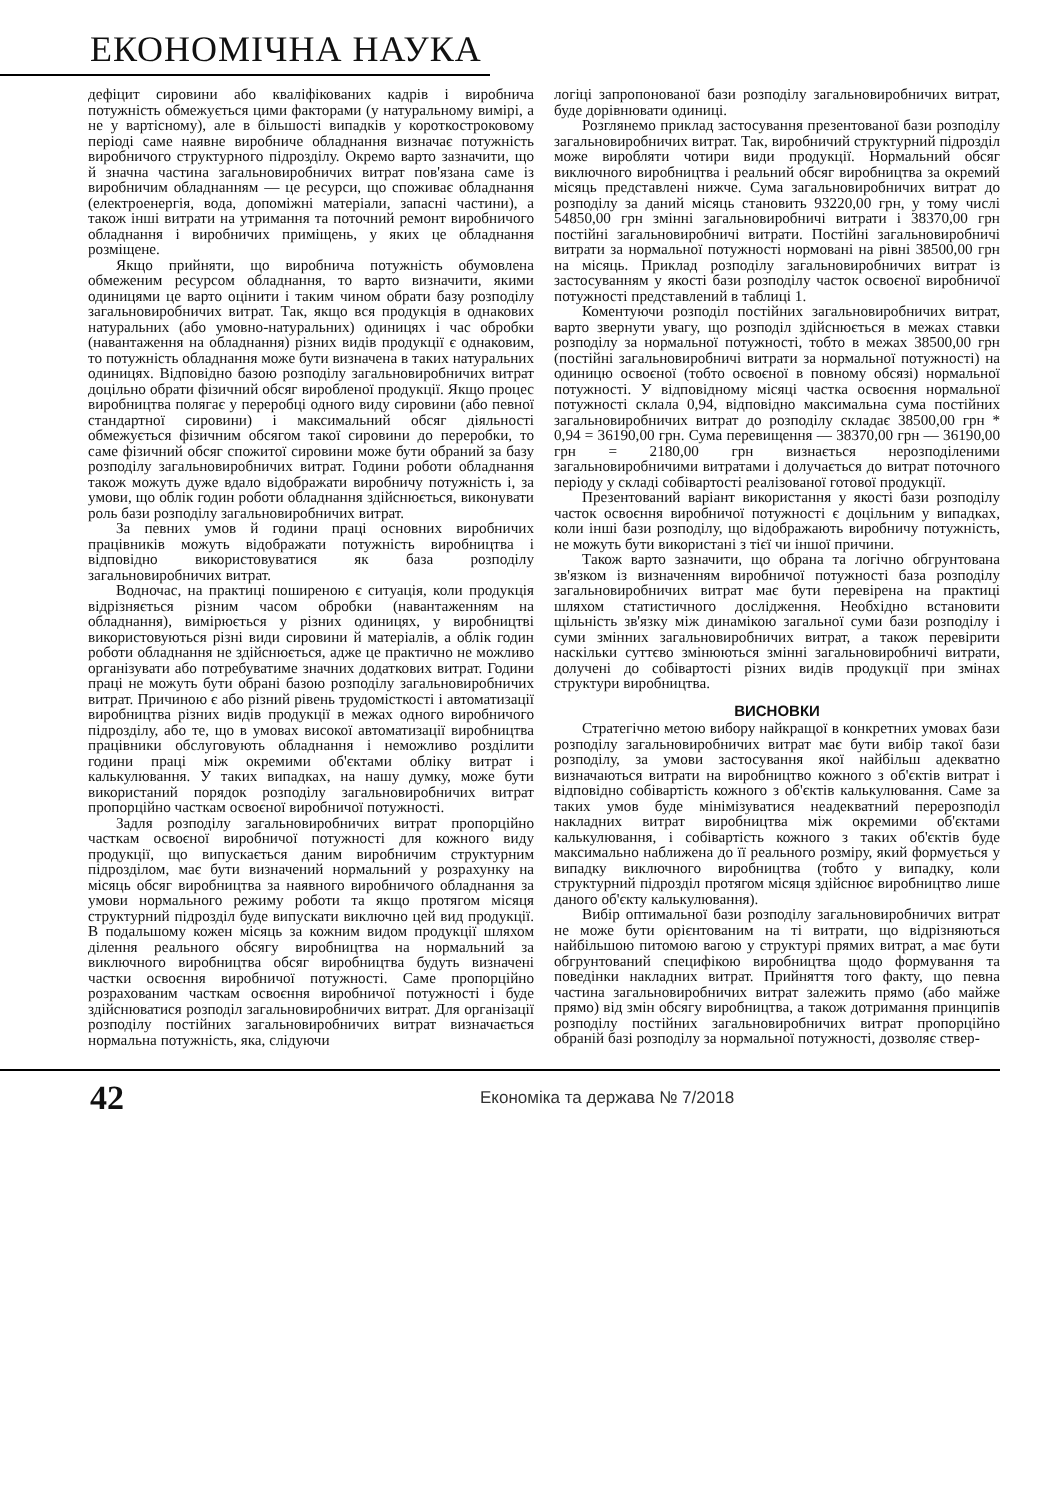ЕКОНОМІЧНА НАУКА
дефіцит сировини або кваліфікованих кадрів і виробнича потужність обмежується цими факторами (у натуральному вимірі, а не у вартісному), але в більшості випадків у короткостроковому періоді саме наявне виробниче обладнання визначає потужність виробничого структурного підрозділу. Окремо варто зазначити, що й значна частина загальновиробничих витрат пов'язана саме із виробничим обладнанням — це ресурси, що споживає обладнання (електроенергія, вода, допоміжні матеріали, запасні частини), а також інші витрати на утримання та поточний ремонт виробничого обладнання і виробничих приміщень, у яких це обладнання розміщене.
Якщо прийняти, що виробнича потужність обумовлена обмеженим ресурсом обладнання, то варто визначити, якими одиницями це варто оцінити і таким чином обрати базу розподілу загальновиробничих витрат. Так, якщо вся продукція в однакових натуральних (або умовно-натуральних) одиницях і час обробки (навантаження на обладнання) різних видів продукції є однаковим, то потужність обладнання може бути визначена в таких натуральних одиницях. Відповідно базою розподілу загальновиробничих витрат доцільно обрати фізичний обсяг виробленої продукції. Якщо процес виробництва полягає у переробці одного виду сировини (або певної стандартної сировини) і максимальний обсяг діяльності обмежується фізичним обсягом такої сировини до переробки, то саме фізичний обсяг спожитої сировини може бути обраний за базу розподілу загальновиробничих витрат. Години роботи обладнання також можуть дуже вдало відображати виробничу потужність і, за умови, що облік годин роботи обладнання здійснюється, виконувати роль бази розподілу загальновиробничих витрат.
За певних умов й години праці основних виробничих працівників можуть відображати потужність виробництва і відповідно використовуватися як база розподілу загальновиробничих витрат.
Водночас, на практиці поширеною є ситуація, коли продукція відрізняється різним часом обробки (навантаженням на обладнання), вимірюється у різних одиницях, у виробництві використовуються різні види сировини й матеріалів, а облік годин роботи обладнання не здійснюється, адже це практично не можливо організувати або потребуватиме значних додаткових витрат. Години праці не можуть бути обрані базою розподілу загальновиробничих витрат. Причиною є або різний рівень трудомісткості і автоматизації виробництва різних видів продукції в межах одного виробничого підрозділу, або те, що в умовах високої автоматизації виробництва працівники обслуговують обладнання і неможливо розділити години праці між окремими об'єктами обліку витрат і калькулювання. У таких випадках, на нашу думку, може бути використаний порядок розподілу загальновиробничих витрат пропорційно часткам освоєної виробничої потужності.
Задля розподілу загальновиробничих витрат пропорційно часткам освоєної виробничої потужності для кожного виду продукції, що випускається даним виробничим структурним підрозділом, має бути визначений нормальний у розрахунку на місяць обсяг виробництва за наявного виробничого обладнання за умови нормального режиму роботи та якщо протягом місяця структурний підрозділ буде випускати виключно цей вид продукції. В подальшому кожен місяць за кожним видом продукції шляхом ділення реального обсягу виробництва на нормальний за виключного виробництва обсяг виробництва будуть визначені частки освоєння виробничої потужності. Саме пропорційно розрахованим часткам освоєння виробничої потужності і буде здійснюватися розподіл загальновиробничих витрат. Для організації розподілу постійних загальновиробничих витрат визначається нормальна потужність, яка, слідуючи
логіці запропонованої бази розподілу загальновиробничих витрат, буде дорівнювати одиниці.
Розглянемо приклад застосування презентованої бази розподілу загальновиробничих витрат. Так, виробничий структурний підрозділ може виробляти чотири види продукції. Нормальний обсяг виключного виробництва і реальний обсяг виробництва за окремий місяць представлені нижче. Сума загальновиробничих витрат до розподілу за даний місяць становить 93220,00 грн, у тому числі 54850,00 грн змінні загальновиробничі витрати і 38370,00 грн постійні загальновиробничі витрати. Постійні загальновиробничі витрати за нормальної потужності нормовані на рівні 38500,00 грн на місяць. Приклад розподілу загальновиробничих витрат із застосуванням у якості бази розподілу часток освоєної виробничої потужності представлений в таблиці 1.
Коментуючи розподіл постійних загальновиробничих витрат, варто звернути увагу, що розподіл здійснюється в межах ставки розподілу за нормальної потужності, тобто в межах 38500,00 грн (постійні загальновиробничі витрати за нормальної потужності) на одиницю освоєної (тобто освоєної в повному обсязі) нормальної потужності. У відповідному місяці частка освоєння нормальної потужності склала 0,94, відповідно максимальна сума постійних загальновиробничих витрат до розподілу складає 38500,00 грн * 0,94 = 36190,00 грн. Сума перевищення — 38370,00 грн — 36190,00 грн = 2180,00 грн визнається нерозподіленими загальновиробничими витратами і долучається до витрат поточного періоду у складі собівартості реалізованої готової продукції.
Презентований варіант використання у якості бази розподілу часток освоєння виробничої потужності є доцільним у випадках, коли інші бази розподілу, що відображають виробничу потужність, не можуть бути використані з тієї чи іншої причини.
Також варто зазначити, що обрана та логічно обгрунтована зв'язком із визначенням виробничої потужності база розподілу загальновиробничих витрат має бути перевірена на практиці шляхом статистичного дослідження. Необхідно встановити щільність зв'язку між динамікою загальної суми бази розподілу і суми змінних загальновиробничих витрат, а також перевірити наскільки суттєво змінюються змінні загальновиробничі витрати, долучені до собівартості різних видів продукції при змінах структури виробництва.
ВИСНОВКИ
Стратегічно метою вибору найкращої в конкретних умовах бази розподілу загальновиробничих витрат має бути вибір такої бази розподілу, за умови застосування якої найбільш адекватно визначаються витрати на виробництво кожного з об'єктів витрат і відповідно собівартість кожного з об'єктів калькулювання. Саме за таких умов буде мінімізуватися неадекватний перерозподіл накладних витрат виробництва між окремими об'єктами калькулювання, і собівартість кожного з таких об'єктів буде максимально наближена до її реального розміру, який формується у випадку виключного виробництва (тобто у випадку, коли структурний підрозділ протягом місяця здійснює виробництво лише даного об'єкту калькулювання).
Вибір оптимальної бази розподілу загальновиробничих витрат не може бути орієнтованим на ті витрати, що відрізняються найбільшою питомою вагою у структурі прямих витрат, а має бути обгрунтований специфікою виробництва щодо формування та поведінки накладних витрат. Прийняття того факту, що певна частина загальновиробничих витрат залежить прямо (або майже прямо) від змін обсягу виробництва, а також дотримання принципів розподілу постійних загальновиробничих витрат пропорційно обраній базі розподілу за нормальної потужності, дозволяє ствер-
42 Економіка та держава № 7/2018